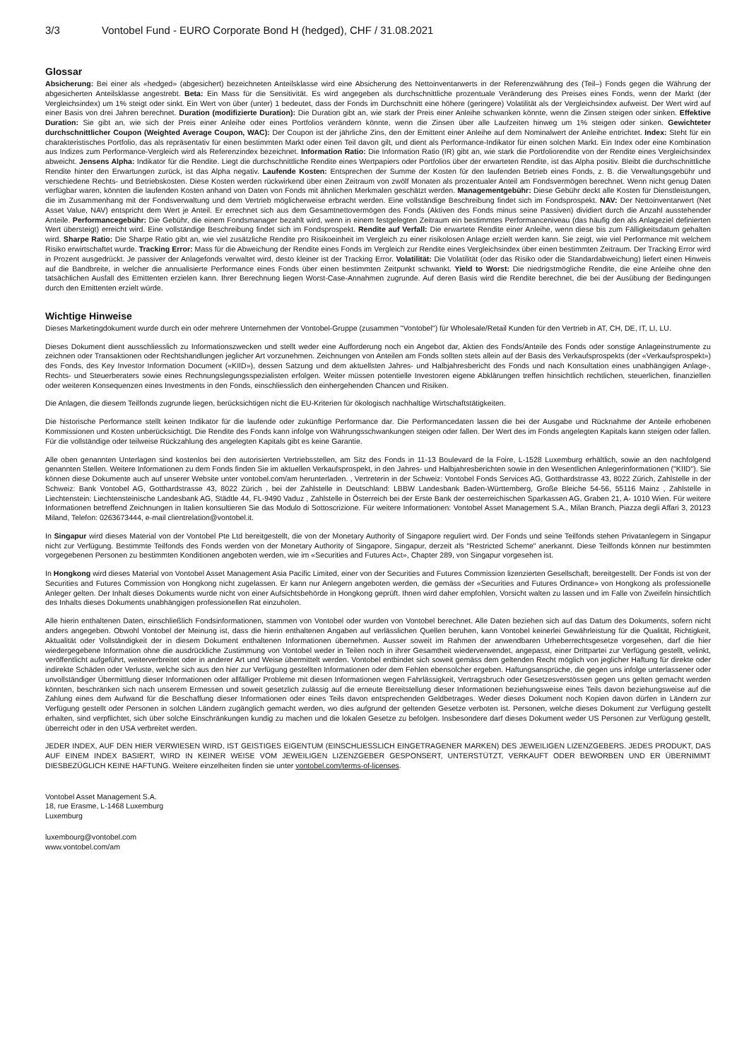3/3 Vontobel Fund - EURO Corporate Bond H (hedged), CHF / 31.08.2021
Glossar
Absicherung: Bei einer als «hedged» (abgesichert) bezeichneten Anteilsklasse wird eine Absicherung des Nettoinventarwerts in der Referenzwährung des (Teil–) Fonds gegen die Währung der abgesicherten Anteilsklasse angestrebt. Beta: Ein Mass für die Sensitivität. Es wird angegeben als durchschnittliche prozentuale Veränderung des Preises eines Fonds, wenn der Markt (der Vergleichsindex) um 1% steigt oder sinkt. Ein Wert von über (unter) 1 bedeutet, dass der Fonds im Durchschnitt eine höhere (geringere) Volatilität als der Vergleichsindex aufweist. Der Wert wird auf einer Basis von drei Jahren berechnet. Duration (modifizierte Duration): Die Duration gibt an, wie stark der Preis einer Anleihe schwanken könnte, wenn die Zinsen steigen oder sinken. Effektive Duration: Sie gibt an, wie sich der Preis einer Anleihe oder eines Portfolios verändern könnte, wenn die Zinsen über alle Laufzeiten hinweg um 1% steigen oder sinken. Gewichteter durchschnittlicher Coupon (Weighted Average Coupon, WAC): Der Coupon ist der jährliche Zins, den der Emittent einer Anleihe auf dem Nominalwert der Anleihe entrichtet. Index: Steht für ein charakteristisches Portfolio, das als repräsentativ für einen bestimmten Markt oder einen Teil davon gilt, und dient als Performance-Indikator für einen solchen Markt. Ein Index oder eine Kombination aus Indizes zum Performance-Vergleich wird als Referenzindex bezeichnet. Information Ratio: Die Information Ratio (IR) gibt an, wie stark die Portfoliorendite von der Rendite eines Vergleichsindex abweicht. Jensens Alpha: Indikator für die Rendite. Liegt die durchschnittliche Rendite eines Wertpapiers oder Portfolios über der erwarteten Rendite, ist das Alpha positiv. Bleibt die durchschnittliche Rendite hinter den Erwartungen zurück, ist das Alpha negativ. Laufende Kosten: Entsprechen der Summe der Kosten für den laufenden Betrieb eines Fonds, z. B. die Verwaltungsgebühr und verschiedene Rechts- und Betriebskosten. Diese Kosten werden rückwirkend über einen Zeitraum von zwölf Monaten als prozentualer Anteil am Fondsvermögen berechnet. Wenn nicht genug Daten verfügbar waren, könnten die laufenden Kosten anhand von Daten von Fonds mit ähnlichen Merkmalen geschätzt werden. Managementgebühr: Diese Gebühr deckt alle Kosten für Dienstleistungen, die im Zusammenhang mit der Fondsverwaltung und dem Vertrieb möglicherweise erbracht werden. Eine vollständige Beschreibung findet sich im Fondsprospekt. NAV: Der Nettoinventarwert (Net Asset Value, NAV) entspricht dem Wert je Anteil. Er errechnet sich aus dem Gesamtnettovermögen des Fonds (Aktiven des Fonds minus seine Passiven) dividiert durch die Anzahl ausstehender Anteile. Performancegebühr: Die Gebühr, die einem Fondsmanager bezahlt wird, wenn in einem festgelegten Zeitraum ein bestimmtes Performanceniveau (das häufig den als Anlageziel definierten Wert übersteigt) erreicht wird. Eine vollständige Beschreibung findet sich im Fondsprospekt. Rendite auf Verfall: Die erwartete Rendite einer Anleihe, wenn diese bis zum Fälligkeitsdatum gehalten wird. Sharpe Ratio: Die Sharpe Ratio gibt an, wie viel zusätzliche Rendite pro Risikoeinheit im Vergleich zu einer risikolosen Anlage erzielt werden kann. Sie zeigt, wie viel Performance mit welchem Risiko erwirtschaftet wurde. Tracking Error: Mass für die Abweichung der Rendite eines Fonds im Vergleich zur Rendite eines Vergleichsindex über einen bestimmten Zeitraum. Der Tracking Error wird in Prozent ausgedrückt. Je passiver der Anlagefonds verwaltet wird, desto kleiner ist der Tracking Error. Volatilität: Die Volatilität (oder das Risiko oder die Standardabweichung) liefert einen Hinweis auf die Bandbreite, in welcher die annualisierte Performance eines Fonds über einen bestimmten Zeitpunkt schwankt. Yield to Worst: Die niedrigstmögliche Rendite, die eine Anleihe ohne den tatsächlichen Ausfall des Emittenten erzielen kann. Ihrer Berechnung liegen Worst-Case-Annahmen zugrunde. Auf deren Basis wird die Rendite berechnet, die bei der Ausübung der Bedingungen durch den Emittenten erzielt würde.
Wichtige Hinweise
Dieses Marketingdokument wurde durch ein oder mehrere Unternehmen der Vontobel-Gruppe (zusammen "Vontobel") für Wholesale/Retail Kunden für den Vertrieb in AT, CH, DE, IT, LI, LU.
Dieses Dokument dient ausschliesslich zu Informationszwecken und stellt weder eine Aufforderung noch ein Angebot dar, Aktien des Fonds/Anteile des Fonds oder sonstige Anlageinstrumente zu zeichnen oder Transaktionen oder Rechtshandlungen jeglicher Art vorzunehmen. Zeichnungen von Anteilen am Fonds sollten stets allein auf der Basis des Verkaufsprospekts (der «Verkaufsprospekt») des Fonds, des Key Investor Information Document («KIID»), dessen Satzung und dem aktuellsten Jahres- und Halbjahresbericht des Fonds und nach Konsultation eines unabhängigen Anlage-, Rechts- und Steuerberaters sowie eines Rechnungslegungsspezialisten erfolgen. Weiter müssen potentielle Investoren eigene Abklärungen treffen hinsichtlich rechtlichen, steuerlichen, finanziellen oder weiteren Konsequenzen eines Investments in den Fonds, einschliesslich den einhergehenden Chancen und Risiken.
Die Anlagen, die diesem Teilfonds zugrunde liegen, berücksichtigen nicht die EU-Kriterien für ökologisch nachhaltige Wirtschaftstätigkeiten.
Die historische Performance stellt keinen Indikator für die laufende oder zukünftige Performance dar. Die Performancedaten lassen die bei der Ausgabe und Rücknahme der Anteile erhobenen Kommissionen und Kosten unberücksichtigt. Die Rendite des Fonds kann infolge von Währungsschwankungen steigen oder fallen. Der Wert des im Fonds angelegten Kapitals kann steigen oder fallen. Für die vollständige oder teilweise Rückzahlung des angelegten Kapitals gibt es keine Garantie.
Alle oben genannten Unterlagen sind kostenlos bei den autorisierten Vertriebsstellen, am Sitz des Fonds in 11-13 Boulevard de la Foire, L-1528 Luxemburg erhältlich, sowie an den nachfolgend genannten Stellen. Weitere Informationen zu dem Fonds finden Sie im aktuellen Verkaufsprospekt, in den Jahres- und Halbjahresberichten sowie in den Wesentlichen Anlegerinformationen ("KIID"). Sie können diese Dokumente auch auf unserer Website unter vontobel.com/am herunterladen. , Vertreterin in der Schweiz: Vontobel Fonds Services AG, Gotthardstrasse 43, 8022 Zürich, Zahlstelle in der Schweiz: Bank Vontobel AG, Gotthardstrasse 43, 8022 Zürich , bei der Zahlstelle in Deutschland: LBBW Landesbank Baden-Württemberg, Große Bleiche 54-56, 55116 Mainz , Zahlstelle in Liechtenstein: Liechtensteinische Landesbank AG, Städtle 44, FL-9490 Vaduz , Zahlstelle in Österreich bei der Erste Bank der oesterreichischen Sparkassen AG, Graben 21, A- 1010 Wien. Für weitere Informationen betreffend Zeichnungen in Italien konsultieren Sie das Modulo di Sottoscrizione. Für weitere Informationen: Vontobel Asset Management S.A., Milan Branch, Piazza degli Affari 3, 20123 Miland, Telefon: 0263673444, e-mail clientrelation@vontobel.it.
In Singapur wird dieses Material von der Vontobel Pte Ltd bereitgestellt, die von der Monetary Authority of Singapore reguliert wird. Der Fonds und seine Teilfonds stehen Privatanlegern in Singapur nicht zur Verfügung. Bestimmte Teilfonds des Fonds werden von der Monetary Authority of Singapore, Singapur, derzeit als "Restricted Scheme" anerkannt. Diese Teilfonds können nur bestimmten vorgegebenen Personen zu bestimmten Konditionen angeboten werden, wie im «Securities and Futures Act», Chapter 289, von Singapur vorgesehen ist.
In Hongkong wird dieses Material von Vontobel Asset Management Asia Pacific Limited, einer von der Securities and Futures Commission lizenzierten Gesellschaft, bereitgestellt. Der Fonds ist von der Securities and Futures Commission von Hongkong nicht zugelassen. Er kann nur Anlegern angeboten werden, die gemäss der «Securities and Futures Ordinance» von Hongkong als professionelle Anleger gelten. Der Inhalt dieses Dokuments wurde nicht von einer Aufsichtsbehörde in Hongkong geprüft. Ihnen wird daher empfohlen, Vorsicht walten zu lassen und im Falle von Zweifeln hinsichtlich des Inhalts dieses Dokuments unabhängigen professionellen Rat einzuholen.
Alle hierin enthaltenen Daten, einschließlich Fondsinformationen, stammen von Vontobel oder wurden von Vontobel berechnet. Alle Daten beziehen sich auf das Datum des Dokuments, sofern nicht anders angegeben. Obwohl Vontobel der Meinung ist, dass die hierin enthaltenen Angaben auf verlässlichen Quellen beruhen, kann Vontobel keinerlei Gewährleistung für die Qualität, Richtigkeit, Aktualität oder Vollständigkeit der in diesem Dokument enthaltenen Informationen übernehmen. Ausser soweit im Rahmen der anwendbaren Urheberrechtsgesetze vorgesehen, darf die hier wiedergegebene Information ohne die ausdrückliche Zustimmung von Vontobel weder in Teilen noch in ihrer Gesamtheit wiederverwendet, angepasst, einer Drittpartei zur Verfügung gestellt, velinkt, veröffentlicht aufgeführt, weiterverbreitet oder in anderer Art und Weise übermittelt werden. Vontobel entbindet sich soweit gemäss dem geltenden Recht möglich von jeglicher Haftung für direkte oder indirekte Schäden oder Verluste, welche sich aus den hier zur Verfügung gestellten Informationen oder dem Fehlen ebensolcher ergeben. Haftungsansprüche, die gegen uns infolge unterlassener oder unvollständiger Übermittlung dieser Informationen oder allfälliger Probleme mit diesen Informationen wegen Fahrlässigkeit, Vertragsbruch oder Gesetzesverstössen gegen uns gelten gemacht werden könnten, beschränken sich nach unserem Ermessen und soweit gesetzlich zulässig auf die erneute Bereitstellung dieser Informationen beziehungsweise eines Teils davon beziehungsweise auf die Zahlung eines dem Aufwand für die Beschaffung dieser Informationen oder eines Teils davon entsprechenden Geldbetrages. Weder dieses Dokument noch Kopien davon dürfen in Ländern zur Verfügung gestellt oder Personen in solchen Ländern zugänglich gemacht werden, wo dies aufgrund der geltenden Gesetze verboten ist. Personen, welche dieses Dokument zur Verfügung gestellt erhalten, sind verpflichtet, sich über solche Einschränkungen kundig zu machen und die lokalen Gesetze zu befolgen. Insbesondere darf dieses Dokument weder US Personen zur Verfügung gestellt, überreicht oder in den USA verbreitet werden.
JEDER INDEX, AUF DEN HIER VERWIESEN WIRD, IST GEISTIGES EIGENTUM (EINSCHLIESSLICH EINGETRAGENER MARKEN) DES JEWEILIGEN LIZENZGEBERS. JEDES PRODUKT, DAS AUF EINEM INDEX BASIERT, WIRD IN KEINER WEISE VOM JEWEILIGEN LIZENZGEBER GESPONSERT, UNTERSTÜTZT, VERKAUFT ODER BEWORBEN UND ER ÜBERNIMMT DIESBEZÜGLICH KEINE HAFTUNG. Weitere einzelheiten finden sie unter vontobel.com/terms-of-licenses.
Vontobel Asset Management S.A.
18, rue Erasme, L-1468 Luxemburg
Luxemburg
luxembourg@vontobel.com
www.vontobel.com/am